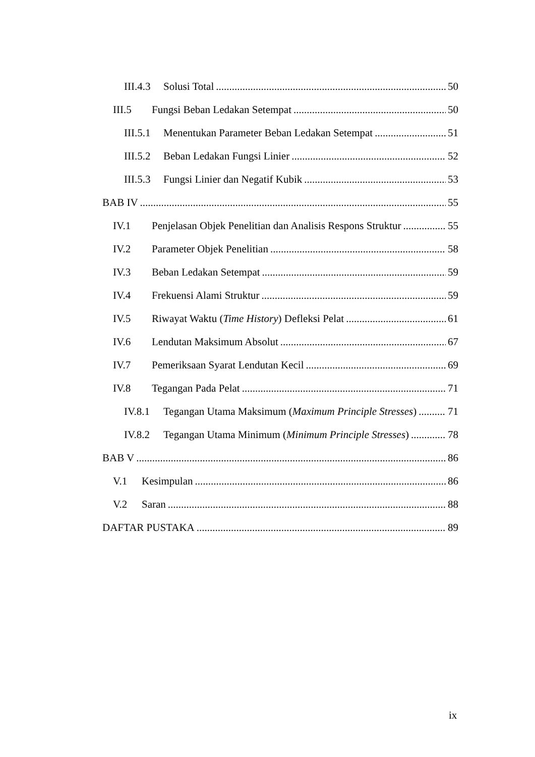III.4.3 Solusi Total 50
III.5 Fungsi Beban Ledakan Setempat 50
III.5.1 Menentukan Parameter Beban Ledakan Setempat 51
III.5.2 Beban Ledakan Fungsi Linier 52
III.5.3 Fungsi Linier dan Negatif Kubik 53
BAB IV 55
IV.1 Penjelasan Objek Penelitian dan Analisis Respons Struktur 55
IV.2 Parameter Objek Penelitian 58
IV.3 Beban Ledakan Setempat 59
IV.4 Frekuensi Alami Struktur 59
IV.5 Riwayat Waktu (Time History) Defleksi Pelat 61
IV.6 Lendutan Maksimum Absolut 67
IV.7 Pemeriksaan Syarat Lendutan Kecil 69
IV.8 Tegangan Pada Pelat 71
IV.8.1 Tegangan Utama Maksimum (Maximum Principle Stresses) 71
IV.8.2 Tegangan Utama Minimum (Minimum Principle Stresses) 78
BAB V 86
V.1 Kesimpulan 86
V.2 Saran 88
DAFTAR PUSTAKA 89
ix